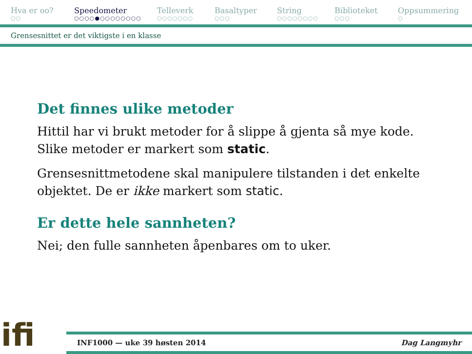Hva er oo?
○○
Speedometer
○○○○●○○○○○○○○
Telleverk
○○○○○○○
Basaltyper
○○○
String
○○○○○○○○
Biblioteket
○○○
Oppsummering
○
Grensesnittet er det viktigste i en klasse
Det finnes ulike metoder
Hittil har vi brukt metoder for å slippe å gjenta så mye kode. Slike metoder er markert som static.
Grensesnittmetodene skal manipulere tilstanden i det enkelte objektet. De er ikke markert som static.
Er dette hele sannheten?
Nei; den fulle sannheten åpenbares om to uker.
ifi
INF1000 — uke 39 høsten 2014 Dag Langmyhr